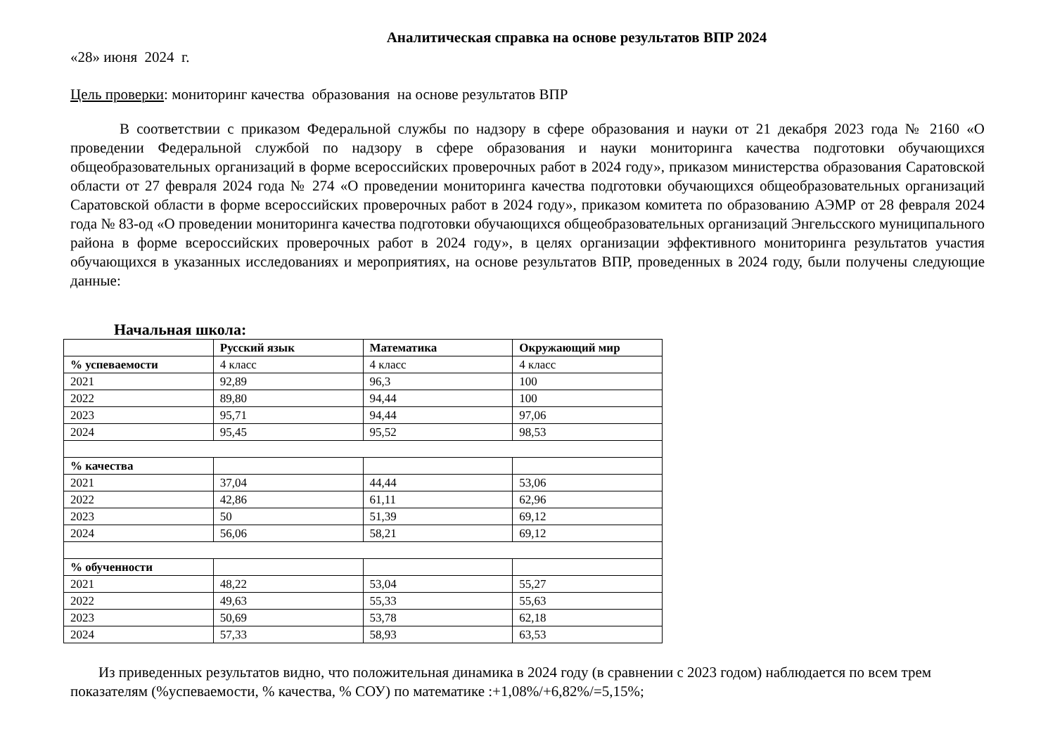Аналитическая справка на основе результатов ВПР 2024
«28» июня 2024 г.
Цель проверки: мониторинг качества образования на основе результатов ВПР
В соответствии с приказом Федеральной службы по надзору в сфере образования и науки от 21 декабря 2023 года № 2160 «О проведении Федеральной службой по надзору в сфере образования и науки мониторинга качества подготовки обучающихся общеобразовательных организаций в форме всероссийских проверочных работ в 2024 году», приказом министерства образования Саратовской области от 27 февраля 2024 года № 274 «О проведении мониторинга качества подготовки обучающихся общеобразовательных организаций Саратовской области в форме всероссийских проверочных работ в 2024 году», приказом комитета по образованию АЭМР от 28 февраля 2024 года № 83-од «О проведении мониторинга качества подготовки обучающихся общеобразовательных организаций Энгельсского муниципального района в форме всероссийских проверочных работ в 2024 году», в целях организации эффективного мониторинга результатов участия обучающихся в указанных исследованиях и мероприятиях, на основе результатов ВПР, проведенных в 2024 году, были получены следующие данные:
Начальная школа:
| | Русский язык | Математика | Окружающий мир |
| --- | --- | --- | --- |
| % успеваемости | 4 класс | 4 класс | 4 класс |
| 2021 | 92,89 | 96,3 | 100 |
| 2022 | 89,80 | 94,44 | 100 |
| 2023 | 95,71 | 94,44 | 97,06 |
| 2024 | 95,45 | 95,52 | 98,53 |
| % качества | | | |
| 2021 | 37,04 | 44,44 | 53,06 |
| 2022 | 42,86 | 61,11 | 62,96 |
| 2023 | 50 | 51,39 | 69,12 |
| 2024 | 56,06 | 58,21 | 69,12 |
| % обученности | | | |
| 2021 | 48,22 | 53,04 | 55,27 |
| 2022 | 49,63 | 55,33 | 55,63 |
| 2023 | 50,69 | 53,78 | 62,18 |
| 2024 | 57,33 | 58,93 | 63,53 |
Из приведенных результатов видно, что положительная динамика в 2024 году (в сравнении с 2023 годом) наблюдается по всем трем показателям (%успеваемости, % качества, % СОУ) по математике :+1,08%/+6,82%/=5,15%;